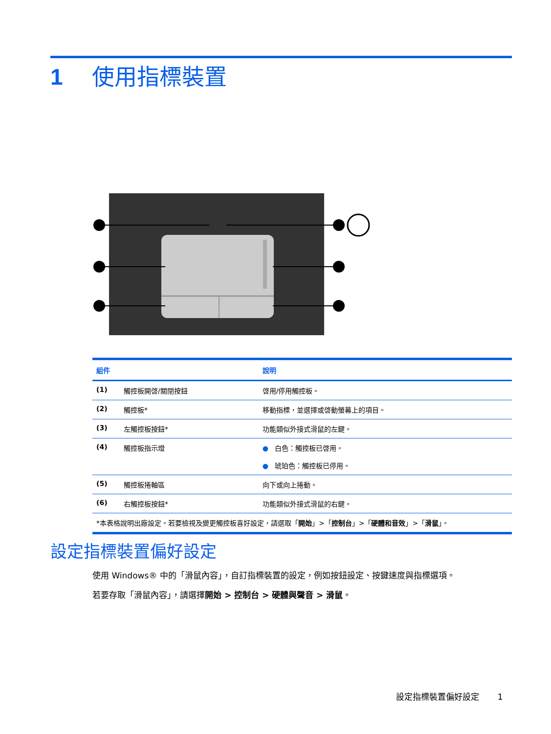1 使用指標裝置
| 組件 | | 說明 |
| --- | --- | --- |
| (1) | 觸控板開啓/關閉按鈕 | 啓用/停用觸控板。 |
| (2) | 觸控板* | 移動指標，並選擇或啓動螢幕上的項目。 |
| (3) | 左觸控板按鈕* | 功能類似外接式滑鼠的左鍵。 |
| (4) | 觸控板指示燈 | ● 白色：觸控板已啓用。 ● 琥珀色：觸控板已停用。 |
| (5) | 觸控板捲軸區 | 向下或向上捲動。 |
| (6) | 右觸控板按鈕* | 功能類似外接式滑鼠的右鍵。 |
| *本表格說明出廠設定。若要檢視及變更觸控板喜好設定，請選取「 開始 」>「 控制台 」>「 硬體和音效 」>「 滑鼠 」。 | | |
設定指標裝置偏好設定
使用 Windows® 中的「滑鼠內容」，自訂指標裝置的設定，例如按鈕設定、按鍵速度與指標選項。
若要存取「滑鼠內容」，請選擇開始 > 控制台 > 硬體與聲音 > 滑鼠。
設定指標裝置偏好設定 1